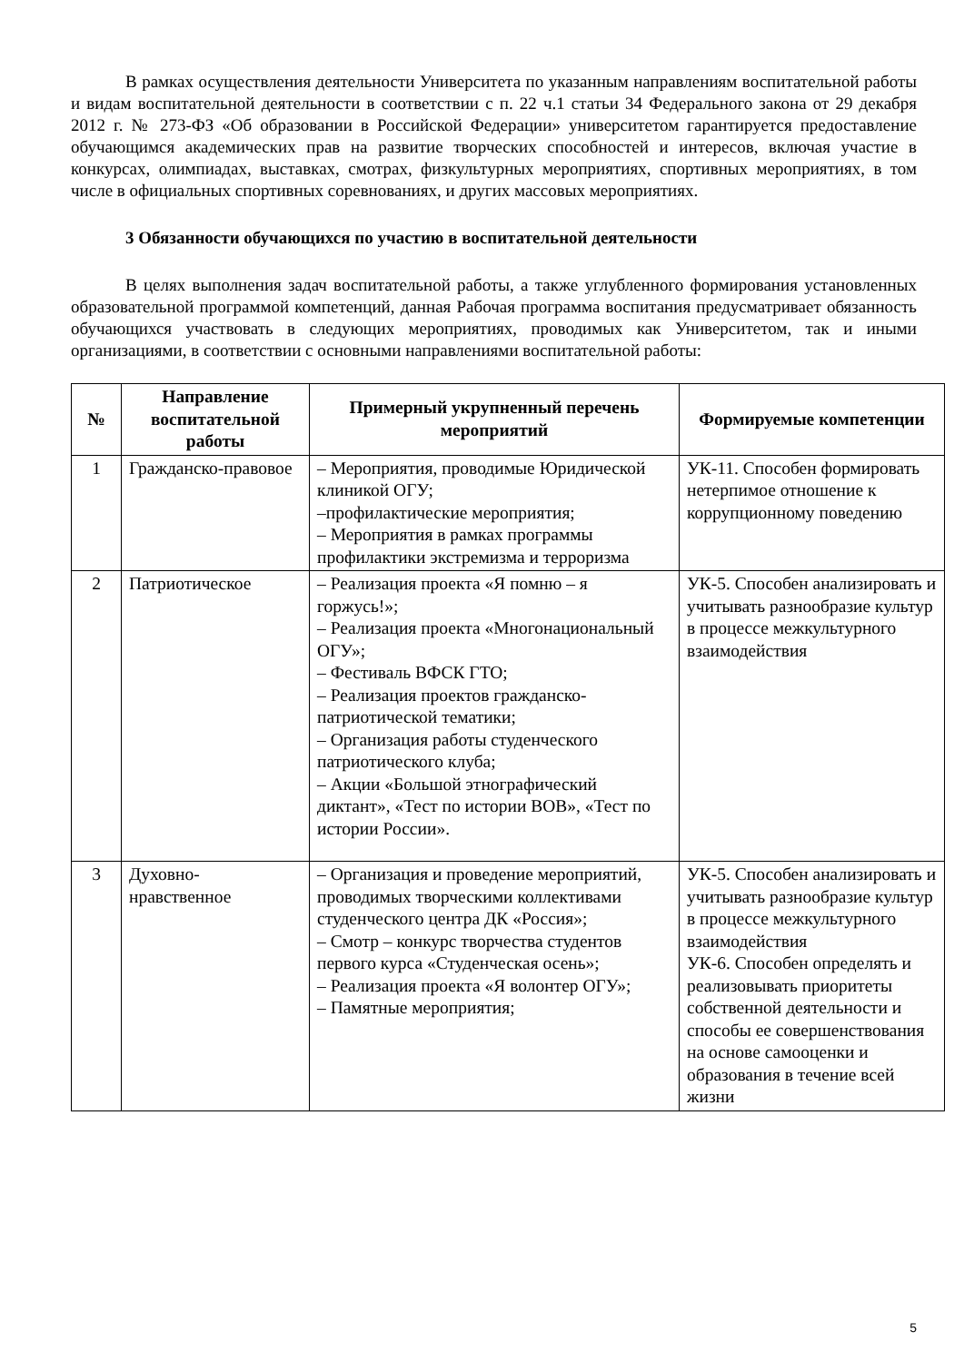В рамках осуществления деятельности Университета по указанным направлениям воспитательной работы и видам воспитательной деятельности в соответствии с п. 22 ч.1 статьи 34 Федерального закона от 29 декабря 2012 г. № 273-ФЗ «Об образовании в Российской Федерации» университетом гарантируется предоставление обучающимся академических прав на развитие творческих способностей и интересов, включая участие в конкурсах, олимпиадах, выставках, смотрах, физкультурных мероприятиях, спортивных мероприятиях, в том числе в официальных спортивных соревнованиях, и других массовых мероприятиях.
3 Обязанности обучающихся по участию в воспитательной деятельности
В целях выполнения задач воспитательной работы, а также углубленного формирования установленных образовательной программой компетенций, данная Рабочая программа воспитания предусматривает обязанность обучающихся участвовать в следующих мероприятиях, проводимых как Университетом, так и иными организациями, в соответствии с основными направлениями воспитательной работы:
| № | Направление воспитательной работы | Примерный укрупненный перечень мероприятий | Формируемые компетенции |
| --- | --- | --- | --- |
| 1 | Гражданско-правовое | – Мероприятия, проводимые Юридической клиникой ОГУ; –профилактические мероприятия; – Мероприятия в рамках программы профилактики экстремизма и терроризма | УК-11. Способен формировать нетерпимое отношение к коррупционному поведению |
| 2 | Патриотическое | – Реализация проекта «Я помню – я горжусь!»; – Реализация проекта «Многонациональный ОГУ»; – Фестиваль ВФСК ГТО; – Реализация проектов гражданско-патриотической тематики; – Организация работы студенческого патриотического клуба; – Акции «Большой этнографический диктант», «Тест по истории ВОВ», «Тест по истории России». | УК-5. Способен анализировать и учитывать разнообразие культур в процессе межкультурного взаимодействия |
| 3 | Духовно-нравственное | – Организация и проведение мероприятий, проводимых творческими коллективами студенческого центра ДК «Россия»; – Смотр – конкурс творчества студентов первого курса «Студенческая осень»; – Реализация проекта «Я волонтер ОГУ»; – Памятные мероприятия; | УК-5. Способен анализировать и учитывать разнообразие культур в процессе межкультурного взаимодействия УК-6. Способен определять и реализовывать приоритеты собственной деятельности и способы ее совершенствования на основе самооценки и образования в течение всей жизни |
5